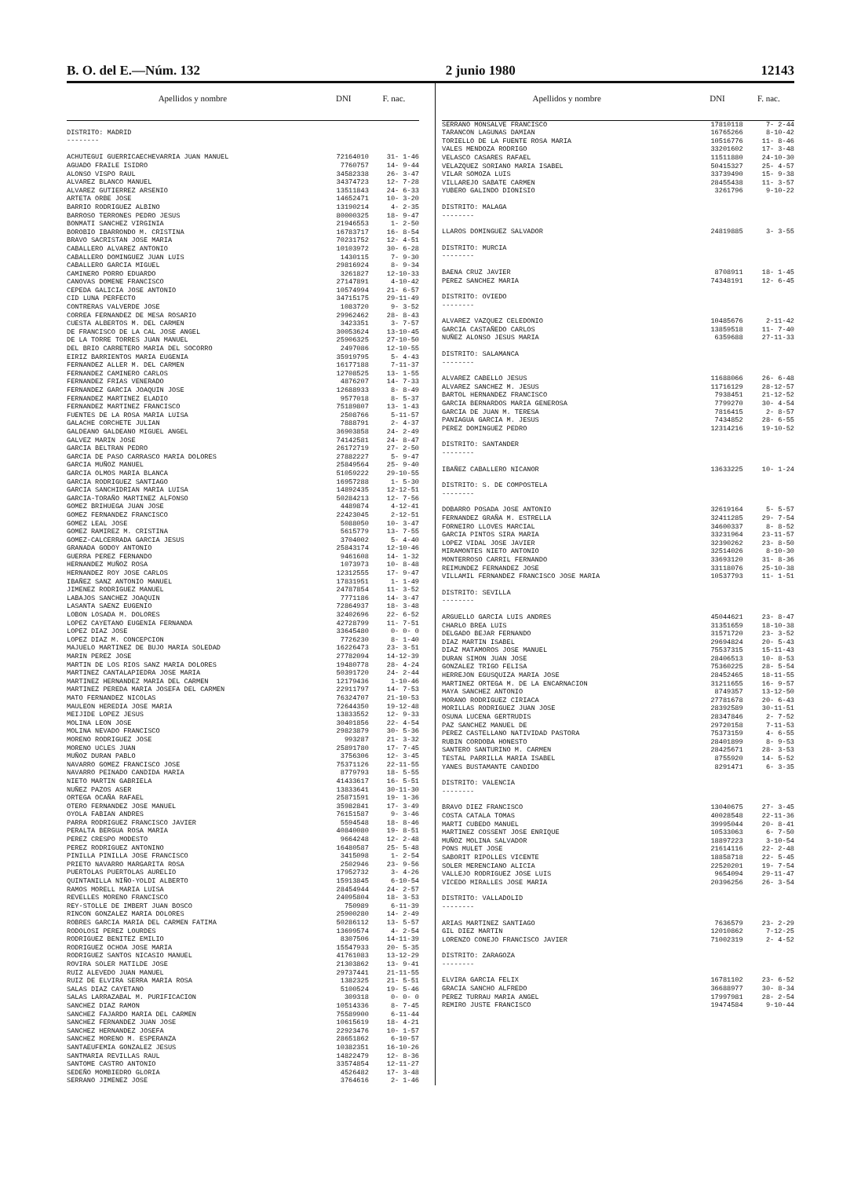B. O. del E.—Núm. 132 2 junio 1980 12143
| Apellidos y nombre | DNI | F. nac. |
| --- | --- | --- |
| DISTRITO: MADRID -------- | | |
| ACHUTEGUI GUERRICAECHEVARRIA JUAN MANUEL | 72164010 | 31- 1-46 |
| AGUADO FRAILE ISIDRO | 7760757 | 14- 9-44 |
| ALONSO VISPO RAUL | 34582338 | 26- 3-47 |
| ALVAREZ BLANCO MANUEL | 34374723 | 12- 7-28 |
| ALVAREZ GUTIERREZ ARSENIO | 13511843 | 24- 6-33 |
| ARTETA ORBE JOSE | 14652471 | 10- 3-20 |
| BARRIO RODRIGUEZ ALBINO | 13190214 | 4- 2-35 |
| BARROSO TERRONES PEDRO JESUS | 80000325 | 18- 9-47 |
| BONMATI SANCHEZ VIRGINIA | 21946553 | 1- 2-50 |
| BOROBIO IBARRONDO M. CRISTINA | 16783717 | 16- 8-54 |
| BRAVO SACRISTAN JOSE MARIA | 70231752 | 12- 4-51 |
| CABALLERO ALVAREZ ANTONIO | 10103972 | 30- 6-28 |
| CABALLERO DOMINGUEZ JUAN LUIS | 1430115 | 7- 9-30 |
| CABALLERO GARCIA MIGUEL | 29816924 | 8- 9-34 |
| CAMINERO PORRO EDUARDO | 3261827 | 12-10-33 |
| CANOVAS DOMENE FRANCISCO | 27147891 | 4-10-42 |
| CEPEDA GALICIA JOSE ANTONIO | 10574994 | 21- 6-57 |
| CID LUNA PERFECTO | 34715175 | 29-11-49 |
| CONTRERAS VALVERDE JOSE | 1083720 | 9- 3-52 |
| CORREA FERNANDEZ DE MESA ROSARIO | 29962462 | 28- 8-43 |
| CUESTA ALBERTOS M. DEL CARMEN | 3423351 | 3- 7-57 |
| DE FRANCISCO DE LA CAL JOSE ANGEL | 30053624 | 13-10-45 |
| DE LA TORRE TORRES JUAN MANUEL | 25906325 | 27-10-50 |
| DEL BRIO CARRETERO MARIA DEL SOCORRO | 2497086 | 12-10-55 |
| EIRIZ BARRIENTOS MARIA EUGENIA | 35919795 | 5- 4-43 |
| FERNANDEZ ALLER M. DEL CARMEN | 16177188 | 7-11-37 |
| FERNANDEZ CAMINERO CARLOS | 12708525 | 13- 1-55 |
| FERNANDEZ FRIAS VENERADO | 4876207 | 14- 7-33 |
| FERNANDEZ GARCIA JOAQUIN JOSE | 12688933 | 8- 8-49 |
| FERNANDEZ MARTINEZ ELADIO | 9577018 | 8- 5-37 |
| FERNANDEZ MARTINEZ FRANCISCO | 75189807 | 13- 1-43 |
| FUENTES DE LA ROSA MARIA LUISA | 2508766 | 5-11-57 |
| GALACHE CORCHETE JULIAN | 7888791 | 2- 4-37 |
| GALDEANO GALDEANO MIGUEL ANGEL | 36903858 | 24- 2-49 |
| GALVEZ MARIN JOSE | 74142581 | 24- 8-47 |
| GARCIA BELTRAN PEDRO | 26172719 | 27- 2-50 |
| GARCIA DE PASO CARRASCO MARIA DOLORES | 27882227 | 5- 9-47 |
| GARCIA MUÑOZ MANUEL | 25849564 | 25- 9-40 |
| GARCIA OLMOS MARIA BLANCA | 51059222 | 29-10-55 |
| GARCIA RODRIGUEZ SANTIAGO | 16957288 | 1- 5-30 |
| GARCIA SANCHIDRIAN MARIA LUISA | 14892435 | 12-12-51 |
| GARCIA-TORAÑO MARTINEZ ALFONSO | 50284213 | 12- 7-56 |
| GOMEZ BRIHUEGA JUAN JOSE | 4489874 | 4-12-41 |
| GOMEZ FERNANDEZ FRANCISCO | 22423045 | 2-12-51 |
| GOMEZ LEAL JOSE | 5088050 | 10- 3-47 |
| GOMEZ RAMIREZ M. CRISTINA | 5615779 | 13- 7-55 |
| GOMEZ-CALCERRADA GARCIA JESUS | 3704002 | 5- 4-40 |
| GRANADA GODOY ANTONIO | 25843174 | 12-10-46 |
| GUERRA PEREZ FERNANDO | 9461608 | 14- 1-32 |
| HERNANDEZ MUÑOZ ROSA | 1073973 | 10- 8-48 |
| HERNANDEZ ROY JOSE CARLOS | 12312555 | 17- 9-47 |
| IBAÑEZ SANZ ANTONIO MANUEL | 17831951 | 1- 1-49 |
| JIMENEZ RODRIGUEZ MANUEL | 24787854 | 11- 3-52 |
| LABAJOS SANCHEZ JOAQUIN | 7771186 | 14- 3-47 |
| LASANTA SAENZ EUGENIO | 72864937 | 18- 3-48 |
| LOBON LOSADA M. DOLORES | 32402696 | 22- 6-52 |
| LOPEZ CAYETANO EUGENIA FERNANDA | 42728799 | 11- 7-51 |
| LOPEZ DIAZ JOSE | 33645480 | 0- 0- 0 |
| LOPEZ DIAZ M. CONCEPCION | 7726230 | 8- 1-40 |
| MAJUELO MARTINEZ DE BUJO MARIA SOLEDAD | 16226473 | 23- 3-51 |
| MARIN PEREZ JOSE | 27782094 | 14-12-39 |
| MARTIN DE LOS RIOS SANZ MARIA DOLORES | 19480778 | 28- 4-24 |
| MARTINEZ CANTALAPIEDRA JOSE MARIA | 50391720 | 24- 2-44 |
| MARTINEZ HERNANDEZ MARIA DEL CARMEN | 12179436 | 1-10-46 |
| MARTINEZ PEREDA MARIA JOSEFA DEL CARMEN | 22911797 | 14- 7-53 |
| MATO FERNANDEZ NICOLAS | 76324707 | 21-10-53 |
| MAULEON HEREDIA JOSE MARIA | 72644350 | 19-12-48 |
| MEIJIDE LOPEZ JESUS | 13833552 | 12- 9-33 |
| MOLINA LEON JOSE | 30401856 | 22- 4-54 |
| MOLINA NEVADO FRANCISCO | 29823879 | 30- 5-36 |
| MORENO RODRIGUEZ JOSE | 993287 | 21- 3-32 |
| MORENO UCLES JUAN | 25891780 | 17- 7-45 |
| MUÑOZ DURAN PABLO | 3756306 | 12- 3-45 |
| NAVARRO GOMEZ FRANCISCO JOSE | 75371126 | 22-11-55 |
| NAVARRO PEINADO CANDIDA MARIA | 8779793 | 18- 5-55 |
| NIETO MARTIN GABRIELA | 41433617 | 16- 5-51 |
| NUÑEZ PAZOS ASER | 13833641 | 30-11-30 |
| ORTEGA OCAÑA RAFAEL | 25871591 | 19- 1-36 |
| OTERO FERNANDEZ JOSE MANUEL | 35982841 | 17- 3-49 |
| OYOLA FABIAN ANDRES | 76151587 | 9- 3-46 |
| PARRA RODRIGUEZ FRANCISCO JAVIER | 5594548 | 18- 8-46 |
| PERALTA BERGUA ROSA MARIA | 40840080 | 19- 8-51 |
| PEREZ CRESPO MODESTO | 9664248 | 12- 2-48 |
| PEREZ RODRIGUEZ ANTONINO | 16480587 | 25- 5-48 |
| PINILLA PINILLA JOSE FRANCISCO | 3415098 | 1- 2-54 |
| PRIETO NAVARRO MARGARITA ROSA | 2502946 | 23- 9-56 |
| PUERTOLAS PUERTOLAS AURELIO | 17952732 | 3- 4-26 |
| QUINTANILLA NIÑO-YOLDI ALBERTO | 15913845 | 6-10-54 |
| RAMOS MORELL MARIA LUISA | 28454944 | 24- 2-57 |
| REVELLES MORENO FRANCISCO | 24095804 | 18- 3-53 |
| REY-STOLLE DE IMBERT JUAN BOSCO | 750989 | 6-11-39 |
| RINCON GONZALEZ MARIA DOLORES | 25900280 | 14- 2-49 |
| ROBRES GARCIA MARIA DEL CARMEN FATIMA | 50286112 | 13- 5-57 |
| RODOLOSI PEREZ LOURDES | 13699574 | 4- 2-54 |
| RODRIGUEZ BENITEZ EMILIO | 8307506 | 14-11-39 |
| RODRIGUEZ OCHOA JOSE MARIA | 15547933 | 20- 5-35 |
| RODRIGUEZ SANTOS NICASIO MANUEL | 41761083 | 13-12-29 |
| ROVIRA SOLER MATILDE JOSE | 21303862 | 13- 9-41 |
| RUIZ ALEVEDO JUAN MANUEL | 29737441 | 21-11-55 |
| RUIZ DE ELVIRA SERRA MARIA ROSA | 1382325 | 21- 5-51 |
| SALAS DIAZ CAYETANO | 5100524 | 19- 5-46 |
| SALAS LARRAZABAL M. PURIFICACION | 309318 | 0- 0- 0 |
| SANCHEZ DIAZ RAMON | 10514336 | 8- 7-45 |
| SANCHEZ FAJARDO MARIA DEL CARMEN | 75589900 | 6-11-44 |
| SANCHEZ FERNANDEZ JUAN JOSE | 10615619 | 18- 4-21 |
| SANCHEZ HERNANDEZ JOSEFA | 22923476 | 10- 1-57 |
| SANCHEZ MORENO M. ESPERANZA | 28651862 | 6-10-57 |
| SANTAEUFEMIA GONZALEZ JESUS | 10382351 | 16-10-26 |
| SANTMARIA REVILLAS RAUL | 14822479 | 12- 8-36 |
| SANTOME CASTRO ANTONIO | 33574854 | 12-11-27 |
| SEDEÑO MOMBIEDRO GLORIA | 4526482 | 17- 3-48 |
| SERRANO JIMENEZ JOSE | 3764616 | 2- 1-46 |
| Apellidos y nombre | DNI | F. nac. |
| --- | --- | --- |
| SERRANO MONSALVE FRANCISCO | 17810118 | 7- 2-44 |
| TARANCON LAGUNAS DAMIAN | 16765266 | 8-10-42 |
| TORIELLO DE LA FUENTE ROSA MARIA | 10516776 | 11- 8-46 |
| VALES MENDOZA RODRIGO | 33201602 | 17- 3-48 |
| VELASCO CASARES RAFAEL | 11511880 | 24-10-30 |
| VELAZQUEZ SORIANO MARIA ISABEL | 50415327 | 25- 4-57 |
| VILAR SOMOZA LUIS | 33739490 | 15- 9-38 |
| VILLAREJO SABATE CARMEN | 28455438 | 11- 3-57 |
| YUBERO GALINDO DIONISIO | 3261796 | 9-10-22 |
| DISTRITO: MALAGA -------- | | |
| LLAROS DOMINGUEZ SALVADOR | 24819885 | 3- 3-55 |
| DISTRITO: MURCIA -------- | | |
| BAENA CRUZ JAVIER | 8708911 | 18- 1-45 |
| PEREZ SANCHEZ MARIA | 74348191 | 12- 6-45 |
| DISTRITO: OVIEDO -------- | | |
| ALVAREZ VAZQUEZ CELEDONIO | 10485676 | 2-11-42 |
| GARCIA CASTAÑEDO CARLOS | 13859518 | 11- 7-40 |
| NUÑEZ ALONSO JESUS MARIA | 6359688 | 27-11-33 |
| DISTRITO: SALAMANCA -------- | | |
| ALVAREZ CABELLO JESUS | 11688066 | 26- 6-48 |
| ALVAREZ SANCHEZ M. JESUS | 11716129 | 28-12-57 |
| BARTOL HERNANDEZ FRANCISCO | 7938451 | 21-12-52 |
| GARCIA BERNARDOS MARIA GENEROSA | 7799270 | 30- 4-54 |
| GARCIA DE JUAN M. TERESA | 7816415 | 2- 8-57 |
| PANIAGUA GARCIA M. JESUS | 7434852 | 28- 6-55 |
| PEREZ DOMINGUEZ PEDRO | 12314216 | 19-10-52 |
| DISTRITO: SANTANDER -------- | | |
| IBAÑEZ CABALLERO NICANOR | 13633225 | 10- 1-24 |
| DISTRITO: S. DE COMPOSTELA -------- | | |
| DOBARRO POSADA JOSE ANTONIO | 32619164 | 5- 5-57 |
| FERNANDEZ GRAÑA M. ESTRELLA | 32411285 | 29- 7-54 |
| FORNEIRO LLOVES MARCIAL | 34600337 | 8- 8-52 |
| GARCIA PINTOS SIRA MARIA | 33231964 | 23-11-57 |
| LOPEZ VIDAL JOSE JAVIER | 32390262 | 23- 8-50 |
| MIRAMONTES NIETO ANTONIO | 32514026 | 8-10-30 |
| MONTERROSO CARRIL FERNANDO | 33693120 | 31- 8-36 |
| REIMUNDEZ FERNANDEZ JOSE | 33118076 | 25-10-38 |
| VILLAMIL FERNANDEZ FRANCISCO JOSE MARIA | 10537793 | 11- 1-51 |
| DISTRITO: SEVILLA -------- | | |
| ARGUELLO GARCIA LUIS ANDRES | 45044621 | 23- 8-47 |
| CHARLO BREA LUIS | 31351659 | 18-10-38 |
| DELGADO BEJAR FERNANDO | 31571720 | 23- 3-52 |
| DIAZ MARTIN ISABEL | 29694824 | 20- 5-43 |
| DIAZ MATAMOROS JOSE MANUEL | 75537315 | 15-11-43 |
| DURAN SIMON JUAN JOSE | 28406513 | 10- 8-53 |
| GONZALEZ TRIGO FELISA | 75360225 | 28- 5-54 |
| HERREJON EGUSQUIZA MARIA JOSE | 28452465 | 18-11-55 |
| MARTINEZ ORTEGA M. DE LA ENCARNACION | 31211655 | 16- 9-57 |
| MAYA SANCHEZ ANTONIO | 8749357 | 13-12-50 |
| MORANO RODRIGUEZ CIRIACA | 27781678 | 20- 6-43 |
| MORILLAS RODRIGUEZ JUAN JOSE | 28392589 | 30-11-51 |
| OSUNA LUCENA GERTRUDIS | 28347846 | 2- 7-52 |
| PAZ SANCHEZ MANUEL DE | 29720158 | 7-11-53 |
| PEREZ CASTELLANO NATIVIDAD PASTORA | 75373159 | 4- 6-55 |
| RUBIN CORDOBA HONESTO | 28401899 | 8- 9-53 |
| SANTERO SANTURINO M. CARMEN | 28425671 | 28- 3-53 |
| TESTAL PARRILLA MARIA ISABEL | 8755920 | 14- 5-52 |
| YANES BUSTAMANTE CANDIDO | 8291471 | 6- 3-35 |
| DISTRITO: VALENCIA -------- | | |
| BRAVO DIEZ FRANCISCO | 13040675 | 27- 3-45 |
| COSTA CATALA TOMAS | 40028548 | 22-11-36 |
| MARTI CUBEDO MANUEL | 39995044 | 20- 8-41 |
| MARTINEZ COSSENT JOSE ENRIQUE | 10533063 | 6- 7-50 |
| MUÑOZ MOLINA SALVADOR | 18897223 | 3-10-54 |
| PONS MULET JOSE | 21614116 | 22- 2-48 |
| SABORIT RIPOLLES VICENTE | 18858718 | 22- 5-45 |
| SOLER MERENCIANO ALICIA | 22520201 | 19- 7-54 |
| VALLEJO RODRIGUEZ JOSE LUIS | 9654094 | 29-11-47 |
| VICEDO MIRALLES JOSE MARIA | 20396256 | 26- 3-54 |
| DISTRITO: VALLADOLID -------- | | |
| ARIAS MARTINEZ SANTIAGO | 7636579 | 23- 2-29 |
| GIL DIEZ MARTIN | 12010862 | 7-12-25 |
| LORENZO CONEJO FRANCISCO JAVIER | 71002319 | 2- 4-52 |
| DISTRITO: ZARAGOZA -------- | | |
| ELVIRA GARCIA FELIX | 16781102 | 23- 6-52 |
| GRACIA SANCHO ALFREDO | 36688977 | 30- 8-34 |
| PEREZ TURRAU MARIA ANGEL | 17997981 | 28- 2-54 |
| REMIRO JUSTE FRANCISCO | 19474584 | 9-10-44 |